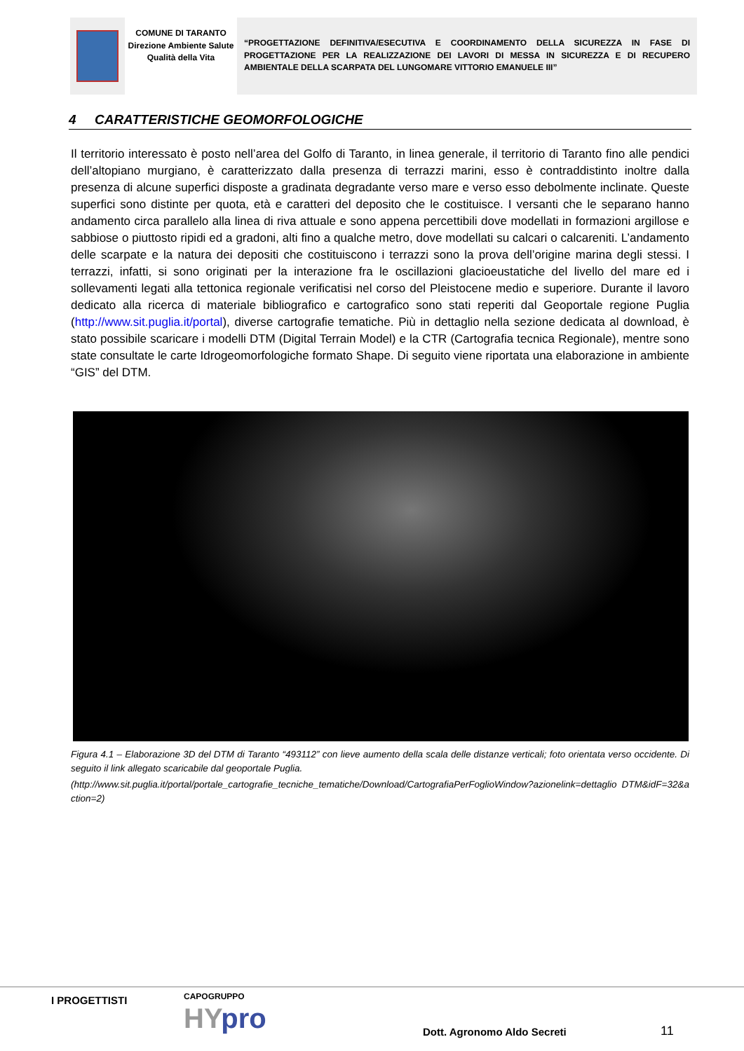COMUNE DI TARANTO
Direzione Ambiente Salute Qualità della Vita
“PROGETTAZIONE DEFINITIVA/ESECUTIVA E COORDINAMENTO DELLA SICUREZZA IN FASE DI PROGETTAZIONE PER LA REALIZZAZIONE DEI LAVORI DI MESSA IN SICUREZZA E DI RECUPERO AMBIENTALE DELLA SCARPATA DEL LUNGOMARE VITTORIO EMANUELE III”
4 CARATTERISTICHE GEOMORFOLOGICHE
Il territorio interessato è posto nell’area del Golfo di Taranto, in linea generale, il territorio di Taranto fino alle pendici dell’altopiano murgiano, è caratterizzato dalla presenza di terrazzi marini, esso è contraddistinto inoltre dalla presenza di alcune superfici disposte a gradinata degradante verso mare e verso esso debolmente inclinate. Queste superfici sono distinte per quota, età e caratteri del deposito che le costituisce. I versanti che le separano hanno andamento circa parallelo alla linea di riva attuale e sono appena percettibili dove modellati in formazioni argillose e sabbiose o piuttosto ripidi ed a gradoni, alti fino a qualche metro, dove modellati su calcari o calcareniti. L’andamento delle scarpate e la natura dei depositi che costituiscono i terrazzi sono la prova dell’origine marina degli stessi. I terrazzi, infatti, si sono originati per la interazione fra le oscillazioni glacioeustatiche del livello del mare ed i sollevamenti legati alla tettonica regionale verificatisi nel corso del Pleistocene medio e superiore. Durante il lavoro dedicato alla ricerca di materiale bibliografico e cartografico sono stati reperiti dal Geoportale regione Puglia (http://www.sit.puglia.it/portal), diverse cartografie tematiche. Più in dettaglio nella sezione dedicata al download, è stato possibile scaricare i modelli DTM (Digital Terrain Model) e la CTR (Cartografia tecnica Regionale), mentre sono state consultate le carte Idrogeomorfologiche formato Shape. Di seguito viene riportata una elaborazione in ambiente “GIS” del DTM.
Figura 4.1 – Elaborazione 3D del DTM di Taranto “493112” con lieve aumento della scala delle distanze verticali; foto orientata verso occidente. Di seguito il link allegato scaricabile dal geoportale Puglia.
(http://www.sit.puglia.it/portal/portale_cartografie_tecniche_tematiche/Download/CartografiaPerFoglioWindow?azionelink=dettaglio DTM&idF=32&action=2)
I PROGETTISTI CAPOGRUPPO
HYpro Dott. Agronomo Aldo Secreti 11